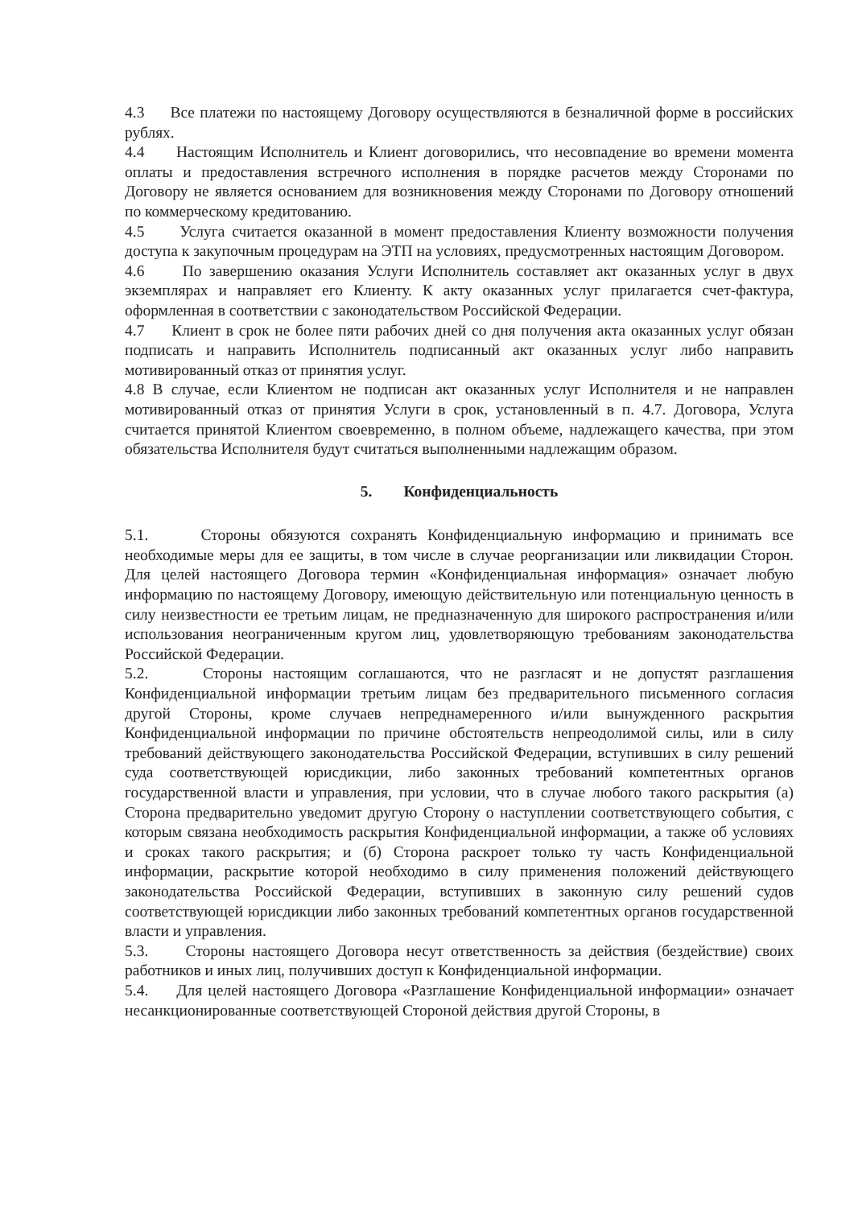4.3 Все платежи по настоящему Договору осуществляются в безналичной форме в российских рублях.
4.4 Настоящим Исполнитель и Клиент договорились, что несовпадение во времени момента оплаты и предоставления встречного исполнения в порядке расчетов между Сторонами по Договору не является основанием для возникновения между Сторонами по Договору отношений по коммерческому кредитованию.
4.5 Услуга считается оказанной в момент предоставления Клиенту возможности получения доступа к закупочным процедурам на ЭТП на условиях, предусмотренных настоящим Договором.
4.6 По завершению оказания Услуги Исполнитель составляет акт оказанных услуг в двух экземплярах и направляет его Клиенту. К акту оказанных услуг прилагается счет-фактура, оформленная в соответствии с законодательством Российской Федерации.
4.7 Клиент в срок не более пяти рабочих дней со дня получения акта оказанных услуг обязан подписать и направить Исполнитель подписанный акт оказанных услуг либо направить мотивированный отказ от принятия услуг.
4.8 В случае, если Клиентом не подписан акт оказанных услуг Исполнителя и не направлен мотивированный отказ от принятия Услуги в срок, установленный в п. 4.7. Договора, Услуга считается принятой Клиентом своевременно, в полном объеме, надлежащего качества, при этом обязательства Исполнителя будут считаться выполненными надлежащим образом.
5. Конфиденциальность
5.1. Стороны обязуются сохранять Конфиденциальную информацию и принимать все необходимые меры для ее защиты, в том числе в случае реорганизации или ликвидации Сторон. Для целей настоящего Договора термин «Конфиденциальная информация» означает любую информацию по настоящему Договору, имеющую действительную или потенциальную ценность в силу неизвестности ее третьим лицам, не предназначенную для широкого распространения и/или использования неограниченным кругом лиц, удовлетворяющую требованиям законодательства Российской Федерации.
5.2. Стороны настоящим соглашаются, что не разгласят и не допустят разглашения Конфиденциальной информации третьим лицам без предварительного письменного согласия другой Стороны, кроме случаев непреднамеренного и/или вынужденного раскрытия Конфиденциальной информации по причине обстоятельств непреодолимой силы, или в силу требований действующего законодательства Российской Федерации, вступивших в силу решений суда соответствующей юрисдикции, либо законных требований компетентных органов государственной власти и управления, при условии, что в случае любого такого раскрытия (а) Сторона предварительно уведомит другую Сторону о наступлении соответствующего события, с которым связана необходимость раскрытия Конфиденциальной информации, а также об условиях и сроках такого раскрытия; и (б) Сторона раскроет только ту часть Конфиденциальной информации, раскрытие которой необходимо в силу применения положений действующего законодательства Российской Федерации, вступивших в законную силу решений судов соответствующей юрисдикции либо законных требований компетентных органов государственной власти и управления.
5.3. Стороны настоящего Договора несут ответственность за действия (бездействие) своих работников и иных лиц, получивших доступ к Конфиденциальной информации.
5.4. Для целей настоящего Договора «Разглашение Конфиденциальной информации» означает несанкционированные соответствующей Стороной действия другой Стороны, в